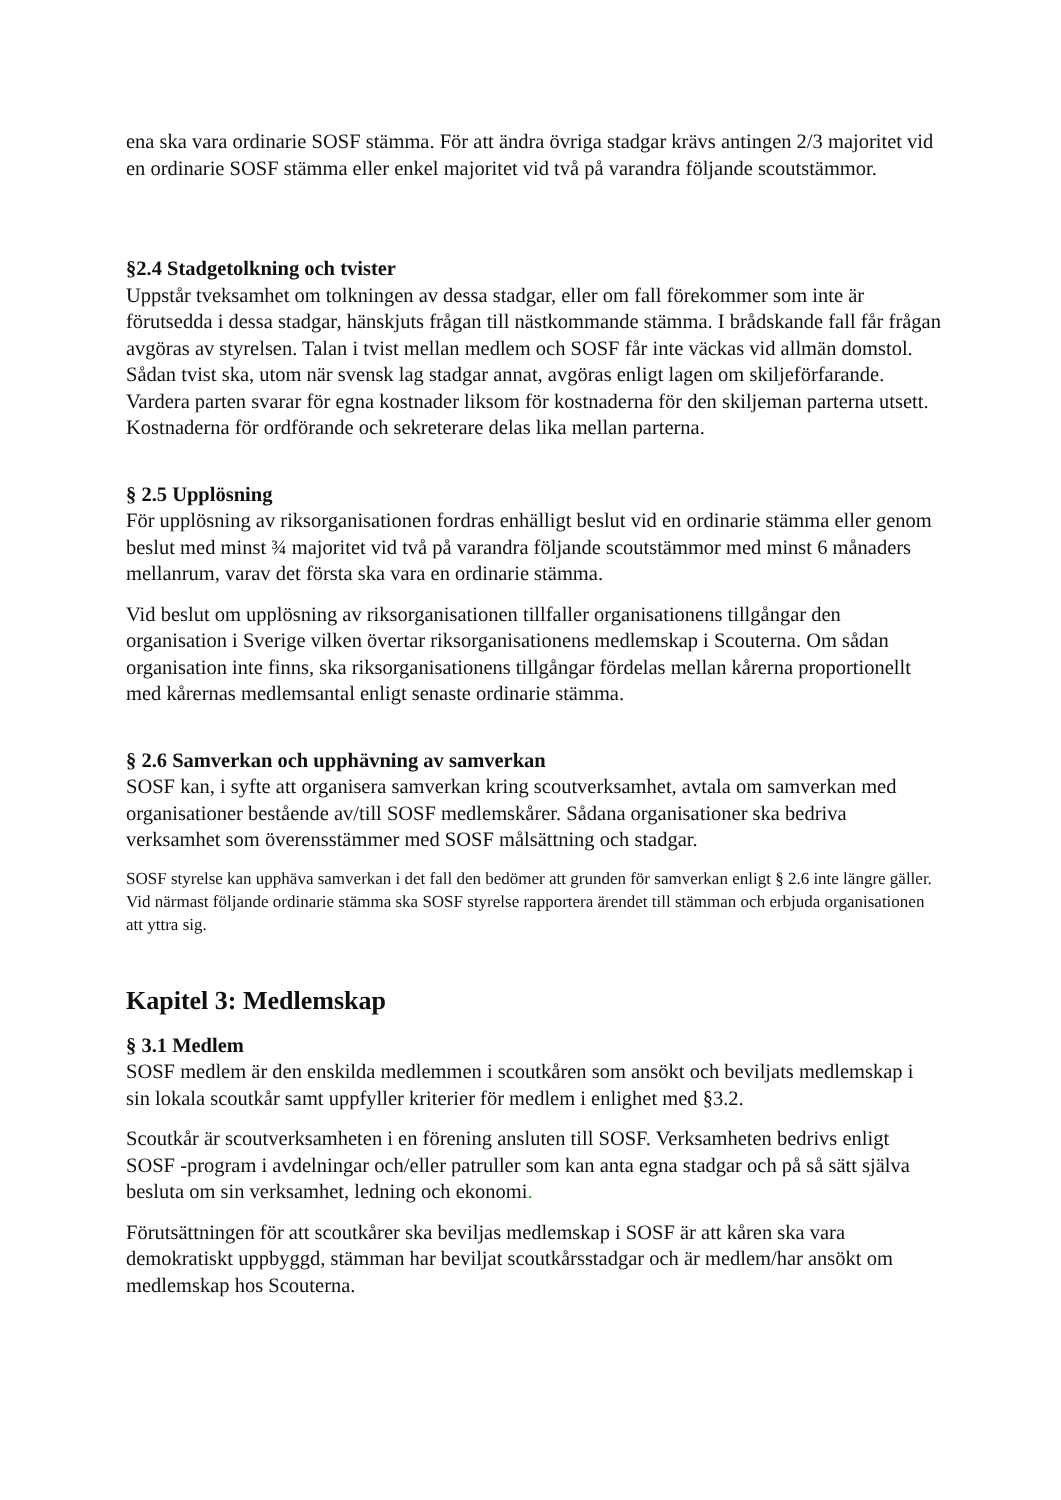ena ska vara ordinarie SOSF stämma. För att ändra övriga stadgar krävs antingen 2/3 majoritet vid en ordinarie SOSF stämma eller enkel majoritet vid två på varandra följande scoutstämmor.
§2.4 Stadgetolkning och tvister
Uppstår tveksamhet om tolkningen av dessa stadgar, eller om fall förekommer som inte är förutsedda i dessa stadgar, hänskjuts frågan till nästkommande stämma. I brådskande fall får frågan avgöras av styrelsen. Talan i tvist mellan medlem och SOSF får inte väckas vid allmän domstol. Sådan tvist ska, utom när svensk lag stadgar annat, avgöras enligt lagen om skiljeförfarande. Vardera parten svarar för egna kostnader liksom för kostnaderna för den skiljeman parterna utsett. Kostnaderna för ordförande och sekreterare delas lika mellan parterna.
§ 2.5 Upplösning
För upplösning av riksorganisationen fordras enhälligt beslut vid en ordinarie stämma eller genom beslut med minst ¾ majoritet vid två på varandra följande scoutstämmor med minst 6 månaders mellanrum, varav det första ska vara en ordinarie stämma.
Vid beslut om upplösning av riksorganisationen tillfaller organisationens tillgångar den organisation i Sverige vilken övertar riksorganisationens medlemskap i Scouterna. Om sådan organisation inte finns, ska riksorganisationens tillgångar fördelas mellan kårerna proportionellt med kårernas medlemsantal enligt senaste ordinarie stämma.
§ 2.6 Samverkan och upphävning av samverkan
SOSF kan, i syfte att organisera samverkan kring scoutverksamhet, avtala om samverkan med organisationer bestående av/till SOSF medlemskårer. Sådana organisationer ska bedriva verksamhet som överensstämmer med SOSF målsättning och stadgar.
SOSF styrelse kan upphäva samverkan i det fall den bedömer att grunden för samverkan enligt § 2.6 inte längre gäller. Vid närmast följande ordinarie stämma ska SOSF styrelse rapportera ärendet till stämman och erbjuda organisationen att yttra sig.
Kapitel 3: Medlemskap
§ 3.1 Medlem
SOSF medlem är den enskilda medlemmen i scoutkåren som ansökt och beviljats medlemskap i sin lokala scoutkår samt uppfyller kriterier för medlem i enlighet med §3.2.
Scoutkår är scoutverksamheten i en förening ansluten till SOSF. Verksamheten bedrivs enligt SOSF -program i avdelningar och/eller patruller som kan anta egna stadgar och på så sätt själva besluta om sin verksamhet, ledning och ekonomi.
Förutsättningen för att scoutkårer ska beviljas medlemskap i SOSF är att kåren ska vara demokratiskt uppbyggd, stämman har beviljat scoutkårsstadgar och är medlem/har ansökt om medlemskap hos Scouterna.